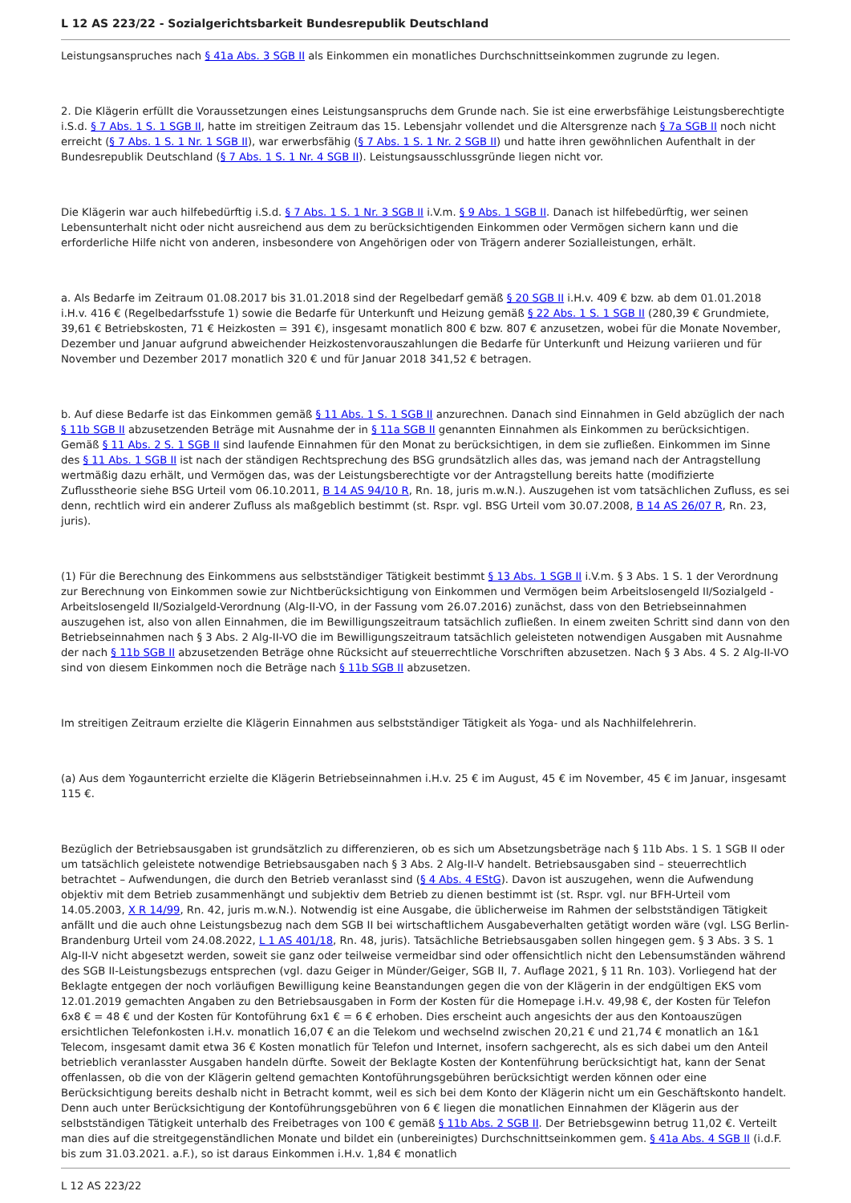L 12 AS 223/22 - Sozialgerichtsbarkeit Bundesrepublik Deutschland
Leistungsanspruches nach § 41a Abs. 3 SGB II als Einkommen ein monatliches Durchschnittseinkommen zugrunde zu legen.
2. Die Klägerin erfüllt die Voraussetzungen eines Leistungsanspruchs dem Grunde nach. Sie ist eine erwerbsfähige Leistungsberechtigte i.S.d. § 7 Abs. 1 S. 1 SGB II, hatte im streitigen Zeitraum das 15. Lebensjahr vollendet und die Altersgrenze nach § 7a SGB II noch nicht erreicht (§ 7 Abs. 1 S. 1 Nr. 1 SGB II), war erwerbsfähig (§ 7 Abs. 1 S. 1 Nr. 2 SGB II) und hatte ihren gewöhnlichen Aufenthalt in der Bundesrepublik Deutschland (§ 7 Abs. 1 S. 1 Nr. 4 SGB II). Leistungsausschlussgründe liegen nicht vor.
Die Klägerin war auch hilfebedürftig i.S.d. § 7 Abs. 1 S. 1 Nr. 3 SGB II i.V.m. § 9 Abs. 1 SGB II. Danach ist hilfebedürftig, wer seinen Lebensunterhalt nicht oder nicht ausreichend aus dem zu berücksichtigenden Einkommen oder Vermögen sichern kann und die erforderliche Hilfe nicht von anderen, insbesondere von Angehörigen oder von Trägern anderer Sozialleistungen, erhält.
a. Als Bedarfe im Zeitraum 01.08.2017 bis 31.01.2018 sind der Regelbedarf gemäß § 20 SGB II i.H.v. 409 € bzw. ab dem 01.01.2018 i.H.v. 416 € (Regelbedarfsstufe 1) sowie die Bedarfe für Unterkunft und Heizung gemäß § 22 Abs. 1 S. 1 SGB II (280,39 € Grundmiete, 39,61 € Betriebskosten, 71 € Heizkosten = 391 €), insgesamt monatlich 800 € bzw. 807 € anzusetzen, wobei für die Monate November, Dezember und Januar aufgrund abweichender Heizkostenvorauszahlungen die Bedarfe für Unterkunft und Heizung variieren und für November und Dezember 2017 monatlich 320 € und für Januar 2018 341,52 € betragen.
b. Auf diese Bedarfe ist das Einkommen gemäß § 11 Abs. 1 S. 1 SGB II anzurechnen. Danach sind Einnahmen in Geld abzüglich der nach § 11b SGB II abzusetzenden Beträge mit Ausnahme der in § 11a SGB II genannten Einnahmen als Einkommen zu berücksichtigen. Gemäß § 11 Abs. 2 S. 1 SGB II sind laufende Einnahmen für den Monat zu berücksichtigen, in dem sie zufließen. Einkommen im Sinne des § 11 Abs. 1 SGB II ist nach der ständigen Rechtsprechung des BSG grundsätzlich alles das, was jemand nach der Antragstellung wertmäßig dazu erhält, und Vermögen das, was der Leistungsberechtigte vor der Antragstellung bereits hatte (modifizierte Zuflusstheorie siehe BSG Urteil vom 06.10.2011, B 14 AS 94/10 R, Rn. 18, juris m.w.N.). Auszugehen ist vom tatsächlichen Zufluss, es sei denn, rechtlich wird ein anderer Zufluss als maßgeblich bestimmt (st. Rspr. vgl. BSG Urteil vom 30.07.2008, B 14 AS 26/07 R, Rn. 23, juris).
(1) Für die Berechnung des Einkommens aus selbstständiger Tätigkeit bestimmt § 13 Abs. 1 SGB II i.V.m. § 3 Abs. 1 S. 1 der Verordnung zur Berechnung von Einkommen sowie zur Nichtberücksichtigung von Einkommen und Vermögen beim Arbeitslosengeld II/Sozialgeld - Arbeitslosengeld II/Sozialgeld-Verordnung (Alg-II-VO, in der Fassung vom 26.07.2016) zunächst, dass von den Betriebseinnahmen auszugehen ist, also von allen Einnahmen, die im Bewilligungszeitraum tatsächlich zufließen. In einem zweiten Schritt sind dann von den Betriebseinnahmen nach § 3 Abs. 2 Alg-II-VO die im Bewilligungszeitraum tatsächlich geleisteten notwendigen Ausgaben mit Ausnahme der nach § 11b SGB II abzusetzenden Beträge ohne Rücksicht auf steuerrechtliche Vorschriften abzusetzen. Nach § 3 Abs. 4 S. 2 Alg-II-VO sind von diesem Einkommen noch die Beträge nach § 11b SGB II abzusetzen.
Im streitigen Zeitraum erzielte die Klägerin Einnahmen aus selbstständiger Tätigkeit als Yoga- und als Nachhilfelehrerin.
(a) Aus dem Yogaunterricht erzielte die Klägerin Betriebseinnahmen i.H.v. 25 € im August, 45 € im November, 45 € im Januar, insgesamt 115 €.
Bezüglich der Betriebsausgaben ist grundsätzlich zu differenzieren, ob es sich um Absetzungsbeträge nach § 11b Abs. 1 S. 1 SGB II oder um tatsächlich geleistete notwendige Betriebsausgaben nach § 3 Abs. 2 Alg-II-V handelt. Betriebsausgaben sind – steuerrechtlich betrachtet – Aufwendungen, die durch den Betrieb veranlasst sind (§ 4 Abs. 4 EStG). Davon ist auszugehen, wenn die Aufwendung objektiv mit dem Betrieb zusammenhängt und subjektiv dem Betrieb zu dienen bestimmt ist (st. Rspr. vgl. nur BFH-Urteil vom 14.05.2003, X R 14/99, Rn. 42, juris m.w.N.). Notwendig ist eine Ausgabe, die üblicherweise im Rahmen der selbstständigen Tätigkeit anfällt und die auch ohne Leistungsbezug nach dem SGB II bei wirtschaftlichem Ausgabeverhalten getätigt worden wäre (vgl. LSG Berlin-Brandenburg Urteil vom 24.08.2022, L 1 AS 401/18, Rn. 48, juris). Tatsächliche Betriebsausgaben sollen hingegen gem. § 3 Abs. 3 S. 1 Alg-II-V nicht abgesetzt werden, soweit sie ganz oder teilweise vermeidbar sind oder offensichtlich nicht den Lebensumständen während des SGB II-Leistungsbezugs entsprechen (vgl. dazu Geiger in Münder/Geiger, SGB II, 7. Auflage 2021, § 11 Rn. 103). Vorliegend hat der Beklagte entgegen der noch vorläufigen Bewilligung keine Beanstandungen gegen die von der Klägerin in der endgültigen EKS vom 12.01.2019 gemachten Angaben zu den Betriebsausgaben in Form der Kosten für die Homepage i.H.v. 49,98 €, der Kosten für Telefon 6x8 € = 48 € und der Kosten für Kontoführung 6x1 € = 6 € erhoben. Dies erscheint auch angesichts der aus den Kontoauszügen ersichtlichen Telefonkosten i.H.v. monatlich 16,07 € an die Telekom und wechselnd zwischen 20,21 € und 21,74 € monatlich an 1&1 Telecom, insgesamt damit etwa 36 € Kosten monatlich für Telefon und Internet, insofern sachgerecht, als es sich dabei um den Anteil betrieblich veranlasster Ausgaben handeln dürfte. Soweit der Beklagte Kosten der Kontenführung berücksichtigt hat, kann der Senat offenlassen, ob die von der Klägerin geltend gemachten Kontoführungsgebühren berücksichtigt werden können oder eine Berücksichtigung bereits deshalb nicht in Betracht kommt, weil es sich bei dem Konto der Klägerin nicht um ein Geschäftskonto handelt. Denn auch unter Berücksichtigung der Kontoführungsgebühren von 6 € liegen die monatlichen Einnahmen der Klägerin aus der selbstständigen Tätigkeit unterhalb des Freibetrages von 100 € gemäß § 11b Abs. 2 SGB II. Der Betriebsgewinn betrug 11,02 €. Verteilt man dies auf die streitgegenständlichen Monate und bildet ein (unbereinigtes) Durchschnittseinkommen gem. § 41a Abs. 4 SGB II (i.d.F. bis zum 31.03.2021. a.F.), so ist daraus Einkommen i.H.v. 1,84 € monatlich
L 12 AS 223/22